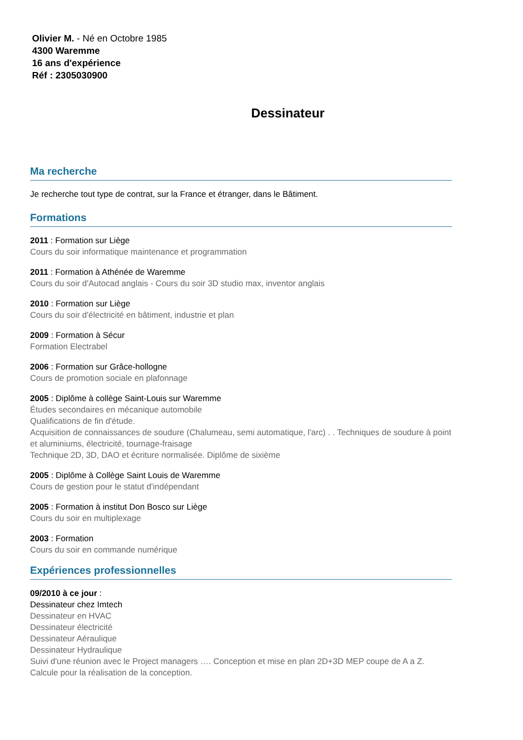Olivier M. - Né en Octobre 1985
4300 Waremme
16 ans d'expérience
Réf : 2305030900
Dessinateur
Ma recherche
Je recherche tout type de contrat, sur la France et étranger, dans le Bâtiment.
Formations
2011 : Formation sur Liège
Cours du soir informatique maintenance et programmation
2011 : Formation à Athénée de Waremme
Cours du soir d'Autocad anglais - Cours du soir 3D studio max, inventor anglais
2010 : Formation sur Liège
Cours du soir d'électricité en bâtiment, industrie et plan
2009 : Formation à Sécur
Formation Electrabel
2006 : Formation sur Grâce-hollogne
Cours de promotion sociale en plafonnage
2005 : Diplôme à collège Saint-Louis sur Waremme
Études secondaires en mécanique automobile
Qualifications de fin d'étude.
Acquisition de connaissances de soudure (Chalumeau, semi automatique, l'arc) . . Techniques de soudure à point et aluminiums, électricité, tournage-fraisage
Technique 2D, 3D, DAO et écriture normalisée. Diplôme de sixième
2005 : Diplôme à Collège Saint Louis de Waremme
Cours de gestion pour le statut d'indépendant
2005 : Formation à institut Don Bosco sur Liège
Cours du soir en multiplexage
2003 : Formation
Cours du soir en commande numérique
Expériences professionnelles
09/2010 à ce jour :
Dessinateur chez Imtech
Dessinateur en HVAC
Dessinateur électricité
Dessinateur Aéraulique
Dessinateur Hydraulique
Suivi d'une réunion avec le Project managers …. Conception et mise en plan 2D+3D MEP coupe de A a Z.
Calcule pour la réalisation de la conception.